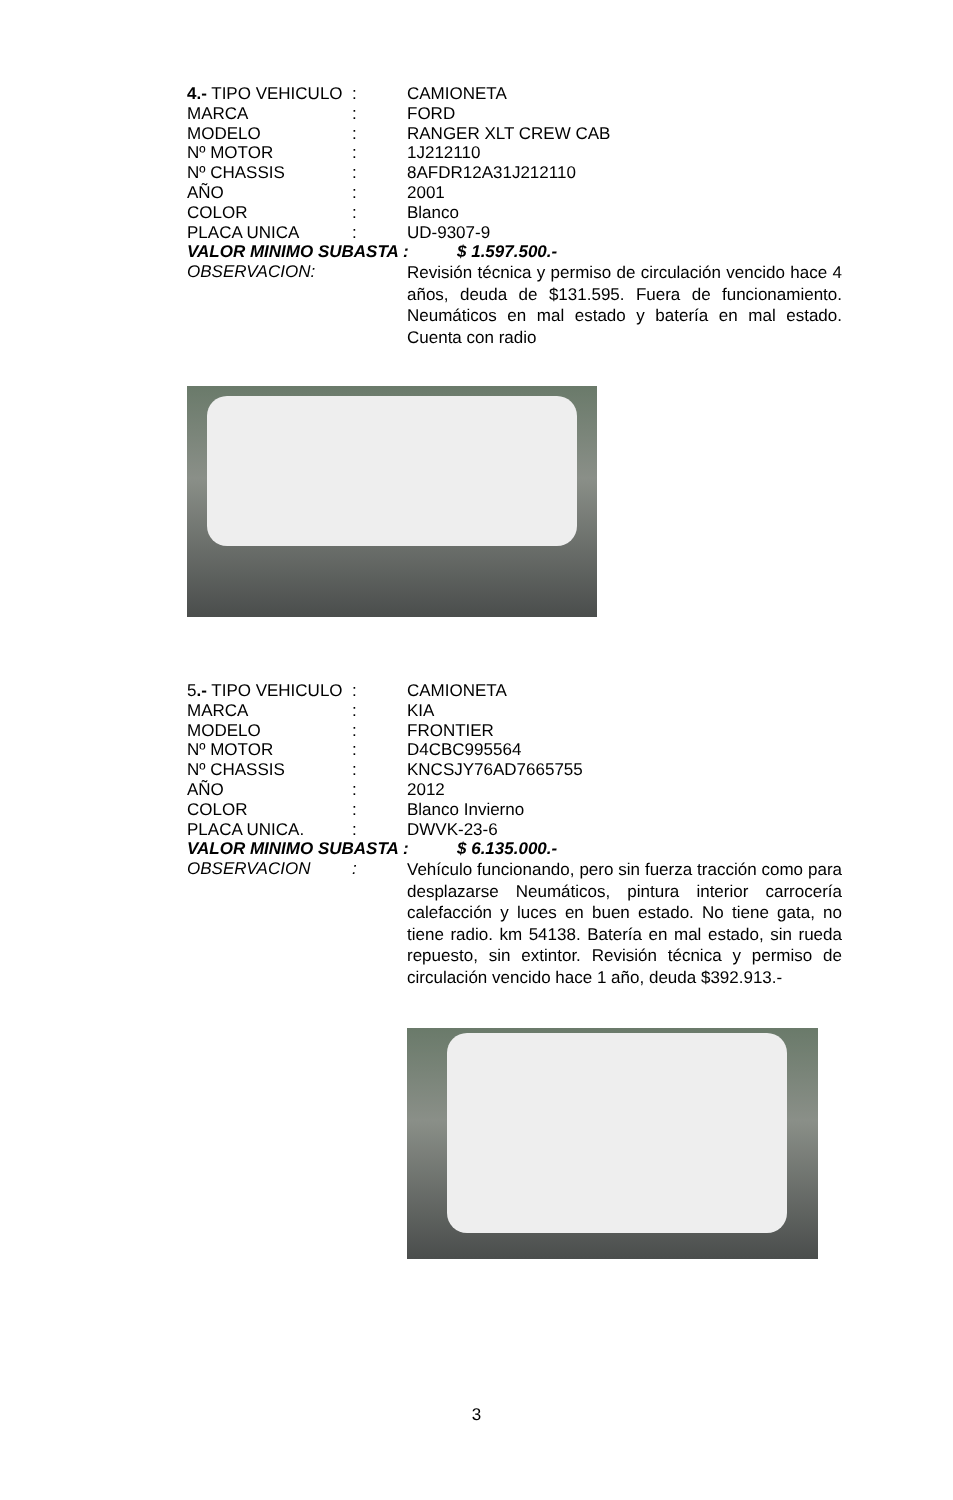4.- TIPO VEHICULO
: CAMIONETA
MARCA : FORD
MODELO : RANGER XLT CREW CAB
Nº MOTOR : 1J212110
Nº CHASSIS : 8AFDR12A31J212110
AÑO : 2001
COLOR : Blanco
PLACA UNICA : UD-9307-9
VALOR MINIMO SUBASTA : $ 1.597.500.-
OBSERVACION:
Revisión técnica y permiso de circulación vencido hace 4 años, deuda de $131.595. Fuera de funcionamiento. Neumáticos en mal estado y batería en mal estado. Cuenta con radio
5.- TIPO VEHICULO
: CAMIONETA
MARCA : KIA
MODELO : FRONTIER
Nº MOTOR : D4CBC995564
Nº CHASSIS : KNCSJY76AD7665755
AÑO : 2012
COLOR : Blanco Invierno
PLACA UNICA. : DWVK-23-6
VALOR MINIMO SUBASTA : $ 6.135.000.-
OBSERVACION :
Vehículo funcionando, pero sin fuerza tracción como para desplazarse Neumáticos, pintura interior carrocería calefacción y luces en buen estado. No tiene gata, no tiene radio. km 54138. Batería en mal estado, sin rueda repuesto, sin extintor. Revisión técnica y permiso de circulación vencido hace 1 año, deuda $392.913.-
3